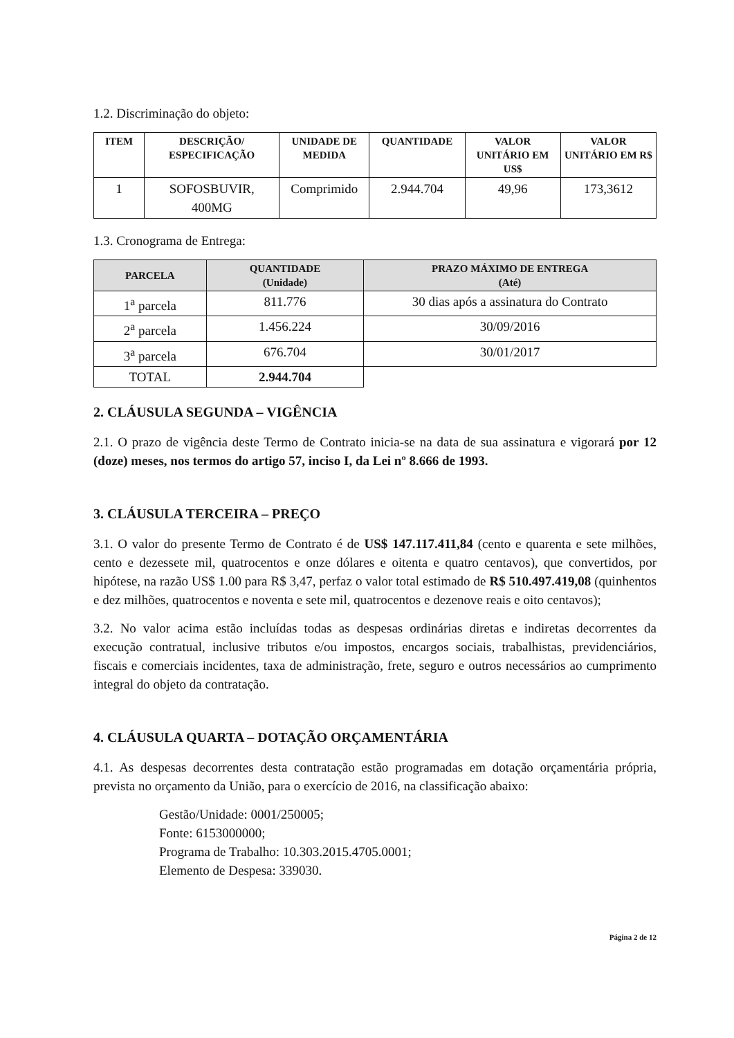1.2. Discriminação do objeto:
| ITEM | DESCRIÇÃO/ ESPECIFICAÇÃO | UNIDADE DE MEDIDA | QUANTIDADE | VALOR UNITÁRIO EM US$ | VALOR UNITÁRIO EM R$ |
| --- | --- | --- | --- | --- | --- |
| 1 | SOFOSBUVIR, 400MG | Comprimido | 2.944.704 | 49,96 | 173,3612 |
1.3. Cronograma de Entrega:
| PARCELA | QUANTIDADE (Unidade) | PRAZO MÁXIMO DE ENTREGA (Até) |
| --- | --- | --- |
| 1<sup>a</sup> parcela | 811.776 | 30 dias após a assinatura do Contrato |
| 2<sup>a</sup> parcela | 1.456.224 | 30/09/2016 |
| 3<sup>a</sup> parcela | 676.704 | 30/01/2017 |
| TOTAL | 2.944.704 | |
2. CLÁUSULA SEGUNDA – VIGÊNCIA
2.1. O prazo de vigência deste Termo de Contrato inicia-se na data de sua assinatura e vigorará por 12 (doze) meses, nos termos do artigo 57, inciso I, da Lei nº 8.666 de 1993.
3. CLÁUSULA TERCEIRA – PREÇO
3.1. O valor do presente Termo de Contrato é de US$ 147.117.411,84 (cento e quarenta e sete milhões, cento e dezessete mil, quatrocentos e onze dólares e oitenta e quatro centavos), que convertidos, por hipótese, na razão US$ 1.00 para R$ 3,47, perfaz o valor total estimado de R$ 510.497.419,08 (quinhentos e dez milhões, quatrocentos e noventa e sete mil, quatrocentos e dezenove reais e oito centavos);
3.2. No valor acima estão incluídas todas as despesas ordinárias diretas e indiretas decorrentes da execução contratual, inclusive tributos e/ou impostos, encargos sociais, trabalhistas, previdenciários, fiscais e comerciais incidentes, taxa de administração, frete, seguro e outros necessários ao cumprimento integral do objeto da contratação.
4. CLÁUSULA QUARTA – DOTAÇÃO ORÇAMENTÁRIA
4.1. As despesas decorrentes desta contratação estão programadas em dotação orçamentária própria, prevista no orçamento da União, para o exercício de 2016, na classificação abaixo:
Gestão/Unidade: 0001/250005;
Fonte: 6153000000;
Programa de Trabalho: 10.303.2015.4705.0001;
Elemento de Despesa: 339030.
Página 2 de 12